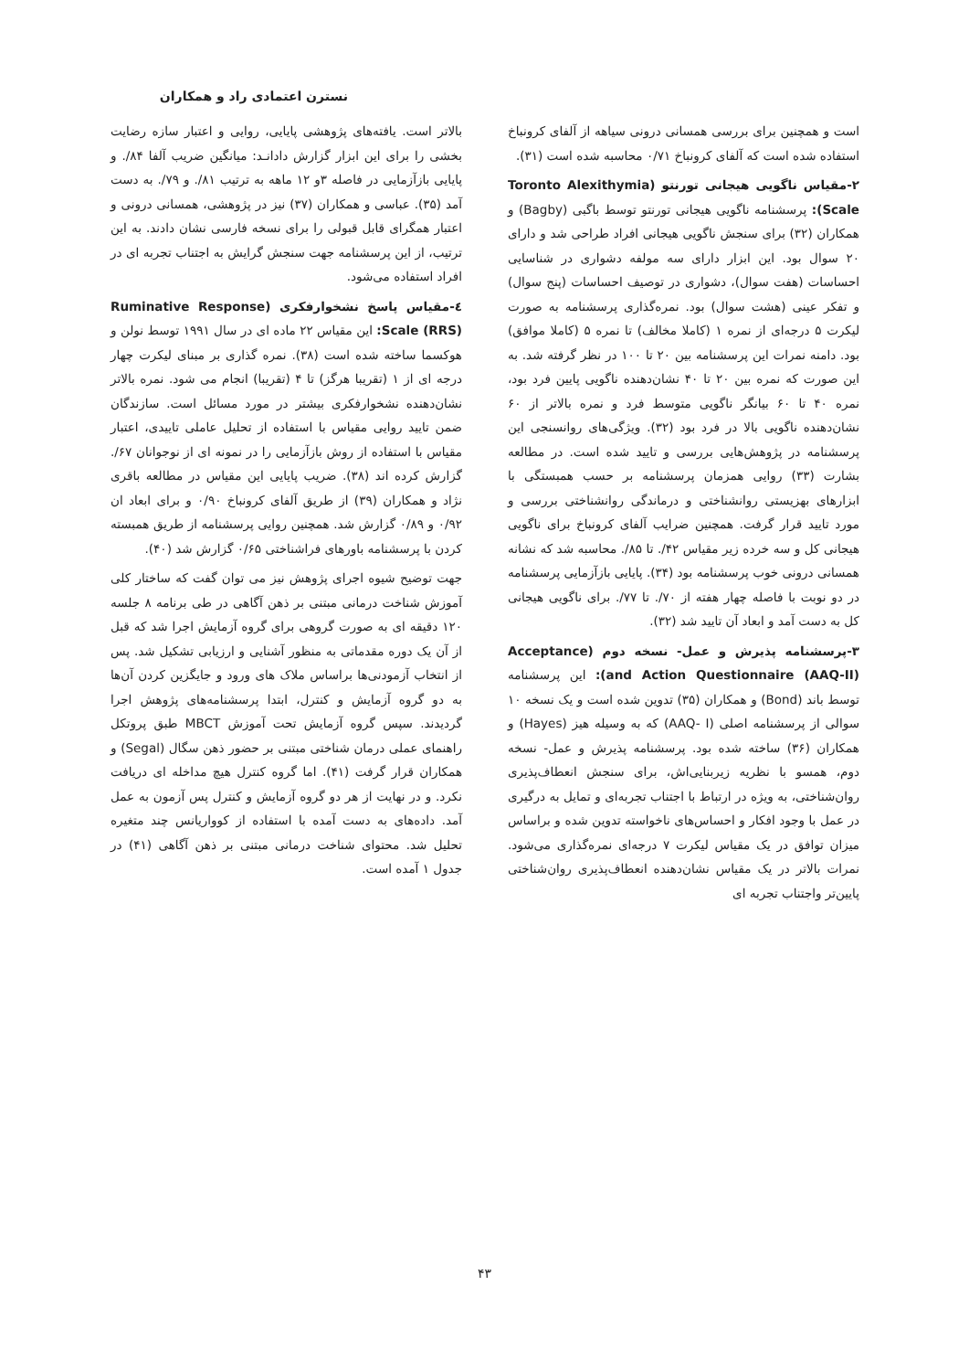نسترن اعتمادی راد و همکاران
است و همچنین برای بررسی همسانی درونی سیاهه از آلفای کرونباخ استفاده شده است که آلفای کرونباخ ۰/۷۱ محاسبه شده است (۳۱).
۲-مقیاس ناگویی هیجانی تورنتو (Toronto Alexithymia Scale): پرسشنامه ناگویی هیجانی تورنتو توسط باگبی (Bagby) و همکاران (۳۲) برای سنجش ناگویی هیجانی افراد طراحی شد و دارای ۲۰ سوال بود. این ابزار دارای سه مولفه دشواری در شناسایی احساسات (هفت سوال)، دشواری در توصیف احساسات (پنج سوال) و تفکر عینی (هشت سوال) بود. نمره‌گذاری پرسشنامه به صورت لیکرت ۵ درجه‌ای از نمره ۱ (کاملا مخالف) تا نمره ۵ (کاملا موافق) بود. دامنه نمرات این پرسشنامه بین ۲۰ تا ۱۰۰ در نظر گرفته شد. به این صورت که نمره بین ۲۰ تا ۴۰ نشان‌دهنده ناگویی پایین فرد بود، نمره ۴۰ تا ۶۰ بیانگر ناگویی متوسط فرد و نمره بالاتر از ۶۰ نشان‌دهنده ناگویی بالا در فرد بود (۳۲). ویژگی‌های روانسنجی این پرسشنامه در پژوهش‌هایی بررسی و تایید شده است. در مطالعه بشارت (۳۳) روایی همزمان پرسشنامه بر حسب همبستگی با ابزارهای بهزیستی روانشناختی و درماندگی روانشناختی بررسی و مورد تایید قرار گرفت. همچنین ضرایب آلفای کرونباخ برای ناگویی هیجانی کل و سه خرده زیر مقیاس ۴۲/. تا ۸۵/. محاسبه شد که نشانه همسانی درونی خوب پرسشنامه بود (۳۴). پایایی بازآزمایی پرسشنامه در دو نوبت با فاصله چهار هفته از ۷۰/. تا ۷۷/. برای ناگویی هیجانی کل به دست آمد و ابعاد آن تایید شد (۳۲).
۳-پرسشنامه پذیرش و عمل- نسخه دوم (Acceptance and Action Questionnaire (AAQ-II)): این پرسشنامه توسط باند (Bond) و همکاران (۳۵) تدوین شده است و یک نسخه ۱۰ سوالی از پرسشنامه اصلی (AAQ- I) که به وسیله هیز (Hayes) و همکاران (۳۶) ساخته شده بود. پرسشنامه پذیرش و عمل- نسخه دوم، همسو با نظریه زیربنایی‌اش، برای سنجش انعطاف‌پذیری روان‌شناختی، به ویژه در ارتباط با اجتناب تجربه‌ای و تمایل به درگیری در عمل با وجود افکار و احساس‌های ناخواسته تدوین شده و براساس میزان توافق در یک مقیاس لیکرت ۷ درجه‌ای نمره‌گذاری می‌شود. نمرات بالاتر در یک مقیاس نشان‌دهنده انعطاف‌پذیری روان‌شناختی پایین‌تر واجتناب تجربه ای
بالاتر است. یافته‌های پژوهشی پایایی، روایی و اعتبار سازه رضایت بخشی را برای این ابزار گزارش دادانـد: میانگین ضریب آلفا ۸۴/. و پایایی بازآزمایی در فاصله ۳و ۱۲ ماهه به ترتیب ۸۱/. و ۷۹/. به دست آمد (۳۵). عباسی و همکاران (۳۷) نیز در پژوهشی، همسانی درونی و اعتبار همگرای قابل قبولی را برای نسخه فارسی نشان دادند. به این ترتیب، از این پرسشنامه جهت سنجش گرایش به اجتناب تجربه ای در افراد استفاده می‌شود.
٤-مقیاس پاسخ نشخوارفکری (Ruminative Response Scale (RRS): این مقیاس ۲۲ ماده ای در سال ۱۹۹۱ توسط نولن و هوکسما ساخته شده است (۳۸). نمره گذاری بر مبنای لیکرت چهار درجه ای از ۱ (تقریبا هرگز) تا ۴ (تقریبا) انجام می شود. نمره بالاتر نشان‌دهنده نشخوارفکری بیشتر در مورد مسائل است. سازندگان ضمن تایید روایی مقیاس با استفاده از تحلیل عاملی تاییدی، اعتبار مقیاس با استفاده از روش بازآزمایی را در نمونه ای از نوجوانان ۶۷/. گزارش کرده اند (۳۸). ضریب پایایی این مقیاس در مطالعه باقری نژاد و همکاران (۳۹) از طریق آلفای کرونباخ ۰/۹۰ و برای ابعاد ان ۰/۹۲ و ۰/۸۹ گزارش شد. همچنین روایی پرسشنامه از طریق همبسته کردن با پرسشنامه باورهای فراشناختی ۰/۶۵ گزارش شد (۴۰).
جهت توضیح شیوه اجرای پژوهش نیز می توان گفت که ساختار کلی آموزش شناخت درمانی مبتنی بر ذهن آگاهی در طی برنامه ۸ جلسه ۱۲۰ دقیقه ای به صورت گروهی برای گروه آزمایش اجرا شد که قبل از آن یک دوره مقدماتی به منظور آشنایی و ارزیابی تشکیل شد. پس از انتخاب آزمودنی‌ها براساس ملاک های ورود و جایگزین کردن آن‌ها به دو گروه آزمایش و کنترل، ابتدا پرسشنامه‌های پژوهش اجرا گردیدند. سپس گروه آزمایش تحت آموزش MBCT طبق پروتکل راهنمای عملی درمان شناختی مبتنی بر حضور ذهن سگال (Segal) و همکاران قرار گرفت (۴۱). اما گروه کنترل هیچ مداخله ای دریافت نکرد. و در نهایت از هر دو گروه آزمایش و کنترل پس آزمون به عمل آمد. داده‌های به دست آمده با استفاده از کوواریانس چند متغیره تحلیل شد. محتوای شناخت درمانی مبتنی بر ذهن آگاهی (۴۱) در جدول ۱ آمده است.
۴۳